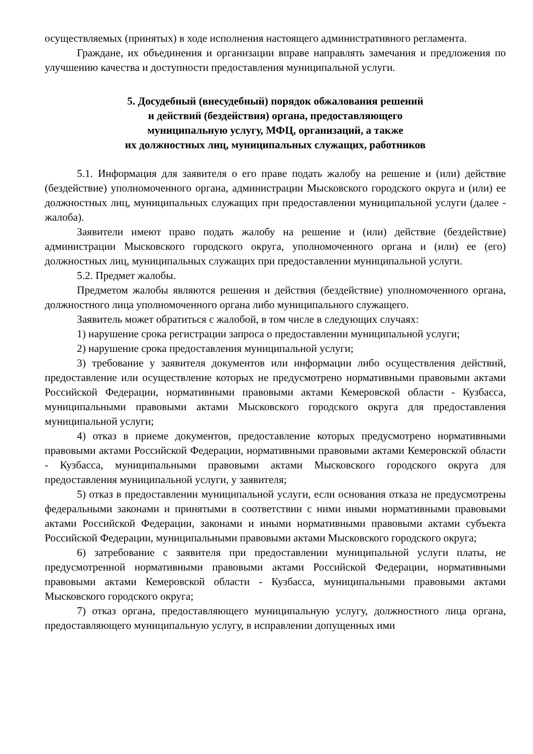осуществляемых (принятых) в ходе исполнения настоящего административного регламента.
Граждане, их объединения и организации вправе направлять замечания и предложения по улучшению качества и доступности предоставления муниципальной услуги.
5. Досудебный (внесудебный) порядок обжалования решений
и действий (бездействия) органа, предоставляющего
муниципальную услугу, МФЦ, организаций, а также
их должностных лиц, муниципальных служащих, работников
5.1. Информация для заявителя о его праве подать жалобу на решение и (или) действие (бездействие) уполномоченного органа, администрации Мысковского городского округа и (или) ее должностных лиц, муниципальных служащих при предоставлении муниципальной услуги (далее - жалоба).
Заявители имеют право подать жалобу на решение и (или) действие (бездействие) администрации Мысковского городского округа, уполномоченного органа и (или) ее (его) должностных лиц, муниципальных служащих при предоставлении муниципальной услуги.
5.2. Предмет жалобы.
Предметом жалобы являются решения и действия (бездействие) уполномоченного органа, должностного лица уполномоченного органа либо муниципального служащего.
Заявитель может обратиться с жалобой, в том числе в следующих случаях:
1) нарушение срока регистрации запроса о предоставлении муниципальной услуги;
2) нарушение срока предоставления муниципальной услуги;
3) требование у заявителя документов или информации либо осуществления действий, предоставление или осуществление которых не предусмотрено нормативными правовыми актами Российской Федерации, нормативными правовыми актами Кемеровской области - Кузбасса, муниципальными правовыми актами Мысковского городского округа для предоставления муниципальной услуги;
4) отказ в приеме документов, предоставление которых предусмотрено нормативными правовыми актами Российской Федерации, нормативными правовыми актами Кемеровской области - Кузбасса, муниципальными правовыми актами Мысковского городского округа для предоставления муниципальной услуги, у заявителя;
5) отказ в предоставлении муниципальной услуги, если основания отказа не предусмотрены федеральными законами и принятыми в соответствии с ними иными нормативными правовыми актами Российской Федерации, законами и иными нормативными правовыми актами субъекта Российской Федерации, муниципальными правовыми актами Мысковского городского округа;
6) затребование с заявителя при предоставлении муниципальной услуги платы, не предусмотренной нормативными правовыми актами Российской Федерации, нормативными правовыми актами Кемеровской области - Кузбасса, муниципальными правовыми актами Мысковского городского округа;
7) отказ органа, предоставляющего муниципальную услугу, должностного лица органа, предоставляющего муниципальную услугу, в исправлении допущенных ими